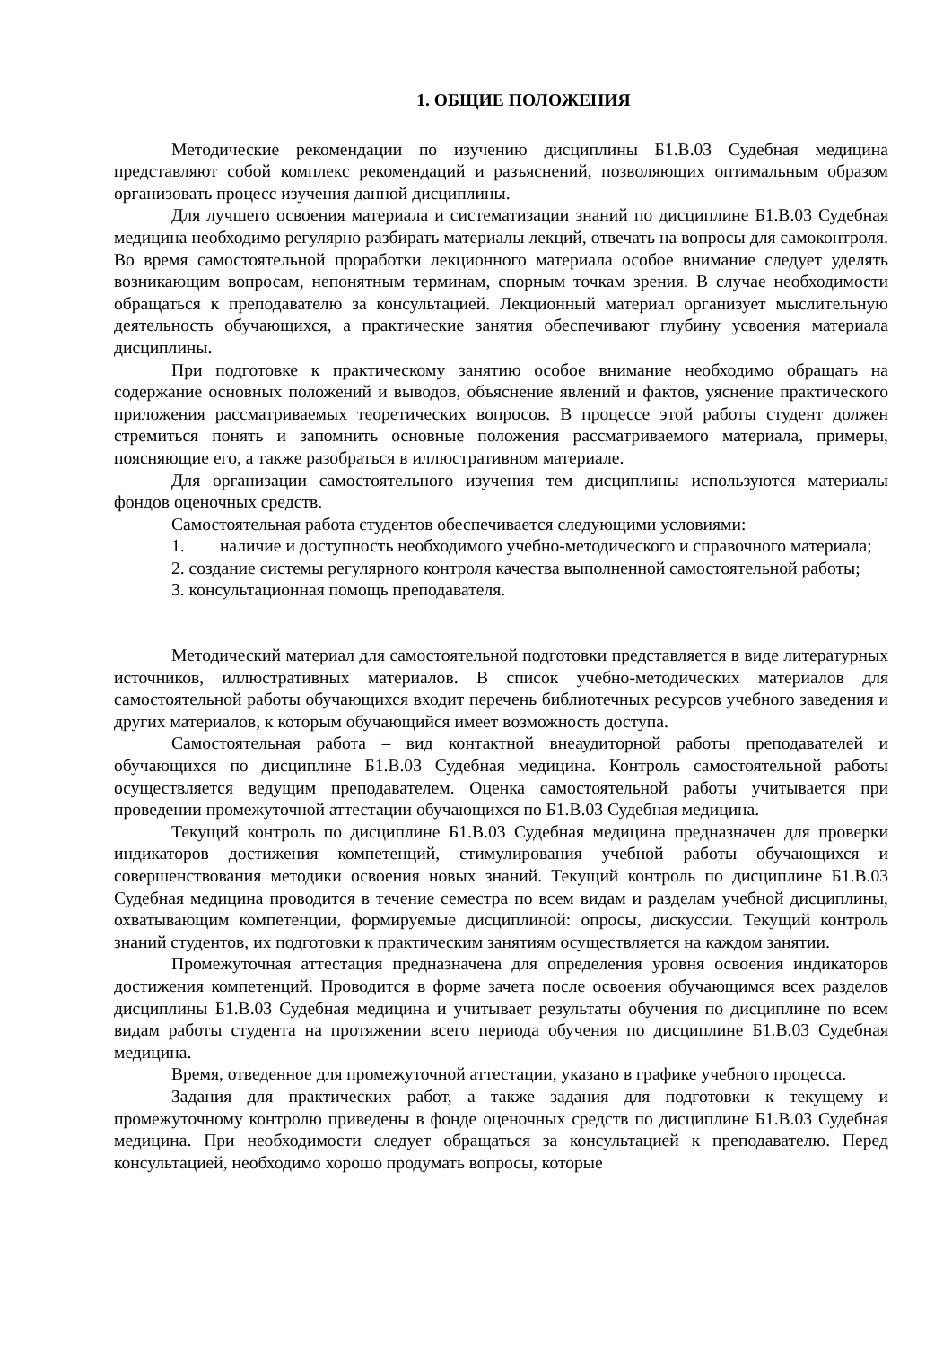1. ОБЩИЕ ПОЛОЖЕНИЯ
Методические рекомендации по изучению дисциплины Б1.В.03 Судебная медицина представляют собой комплекс рекомендаций и разъяснений, позволяющих оптимальным образом организовать процесс изучения данной дисциплины.
Для лучшего освоения материала и систематизации знаний по дисциплине Б1.В.03 Судебная медицина необходимо регулярно разбирать материалы лекций, отвечать на вопросы для самоконтроля. Во время самостоятельной проработки лекционного материала особое внимание следует уделять возникающим вопросам, непонятным терминам, спорным точкам зрения. В случае необходимости обращаться к преподавателю за консультацией. Лекционный материал организует мыслительную деятельность обучающихся, а практические занятия обеспечивают глубину усвоения материала дисциплины.
При подготовке к практическому занятию особое внимание необходимо обращать на содержание основных положений и выводов, объяснение явлений и фактов, уяснение практического приложения рассматриваемых теоретических вопросов. В процессе этой работы студент должен стремиться понять и запомнить основные положения рассматриваемого материала, примеры, поясняющие его, а также разобраться в иллюстративном материале.
Для организации самостоятельного изучения тем дисциплины используются материалы фондов оценочных средств.
Самостоятельная работа студентов обеспечивается следующими условиями:
1. наличие и доступность необходимого учебно-методического и справочного материала;
2. создание системы регулярного контроля качества выполненной самостоятельной работы;
3. консультационная помощь преподавателя.
Методический материал для самостоятельной подготовки представляется в виде литературных источников, иллюстративных материалов. В список учебно-методических материалов для самостоятельной работы обучающихся входит перечень библиотечных ресурсов учебного заведения и других материалов, к которым обучающийся имеет возможность доступа.
Самостоятельная работа – вид контактной внеаудиторной работы преподавателей и обучающихся по дисциплине Б1.В.03 Судебная медицина. Контроль самостоятельной работы осуществляется ведущим преподавателем. Оценка самостоятельной работы учитывается при проведении промежуточной аттестации обучающихся по Б1.В.03 Судебная медицина.
Текущий контроль по дисциплине Б1.В.03 Судебная медицина предназначен для проверки индикаторов достижения компетенций, стимулирования учебной работы обучающихся и совершенствования методики освоения новых знаний. Текущий контроль по дисциплине Б1.В.03 Судебная медицина проводится в течение семестра по всем видам и разделам учебной дисциплины, охватывающим компетенции, формируемые дисциплиной: опросы, дискуссии. Текущий контроль знаний студентов, их подготовки к практическим занятиям осуществляется на каждом занятии.
Промежуточная аттестация предназначена для определения уровня освоения индикаторов достижения компетенций. Проводится в форме зачета после освоения обучающимся всех разделов дисциплины Б1.В.03 Судебная медицина и учитывает результаты обучения по дисциплине по всем видам работы студента на протяжении всего периода обучения по дисциплине Б1.В.03 Судебная медицина.
Время, отведенное для промежуточной аттестации, указано в графике учебного процесса.
Задания для практических работ, а также задания для подготовки к текущему и промежуточному контролю приведены в фонде оценочных средств по дисциплине Б1.В.03 Судебная медицина. При необходимости следует обращаться за консультацией к преподавателю. Перед консультацией, необходимо хорошо продумать вопросы, которые